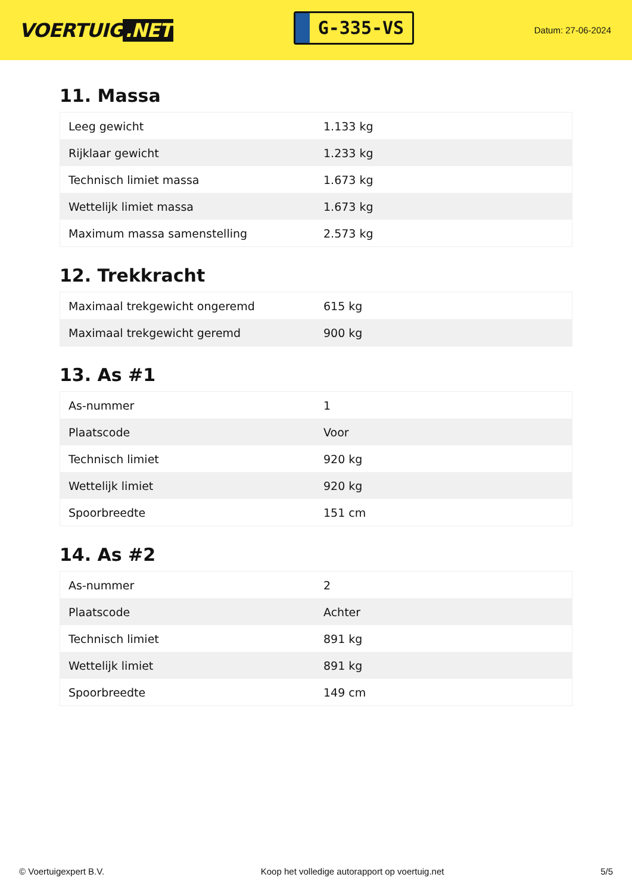VOERTUIG.NET
G-335-VS
Datum: 27-06-2024
11. Massa
| Leeg gewicht | 1.133 kg |
| Rijklaar gewicht | 1.233 kg |
| Technisch limiet massa | 1.673 kg |
| Wettelijk limiet massa | 1.673 kg |
| Maximum massa samenstelling | 2.573 kg |
12. Trekkracht
| Maximaal trekgewicht ongeremd | 615 kg |
| Maximaal trekgewicht geremd | 900 kg |
13. As #1
| As-nummer | 1 |
| Plaatscode | Voor |
| Technisch limiet | 920 kg |
| Wettelijk limiet | 920 kg |
| Spoorbreedte | 151 cm |
14. As #2
| As-nummer | 2 |
| Plaatscode | Achter |
| Technisch limiet | 891 kg |
| Wettelijk limiet | 891 kg |
| Spoorbreedte | 149 cm |
© Voertuigexpert B.V. Koop het volledige autorapport op voertuig.net 5/5